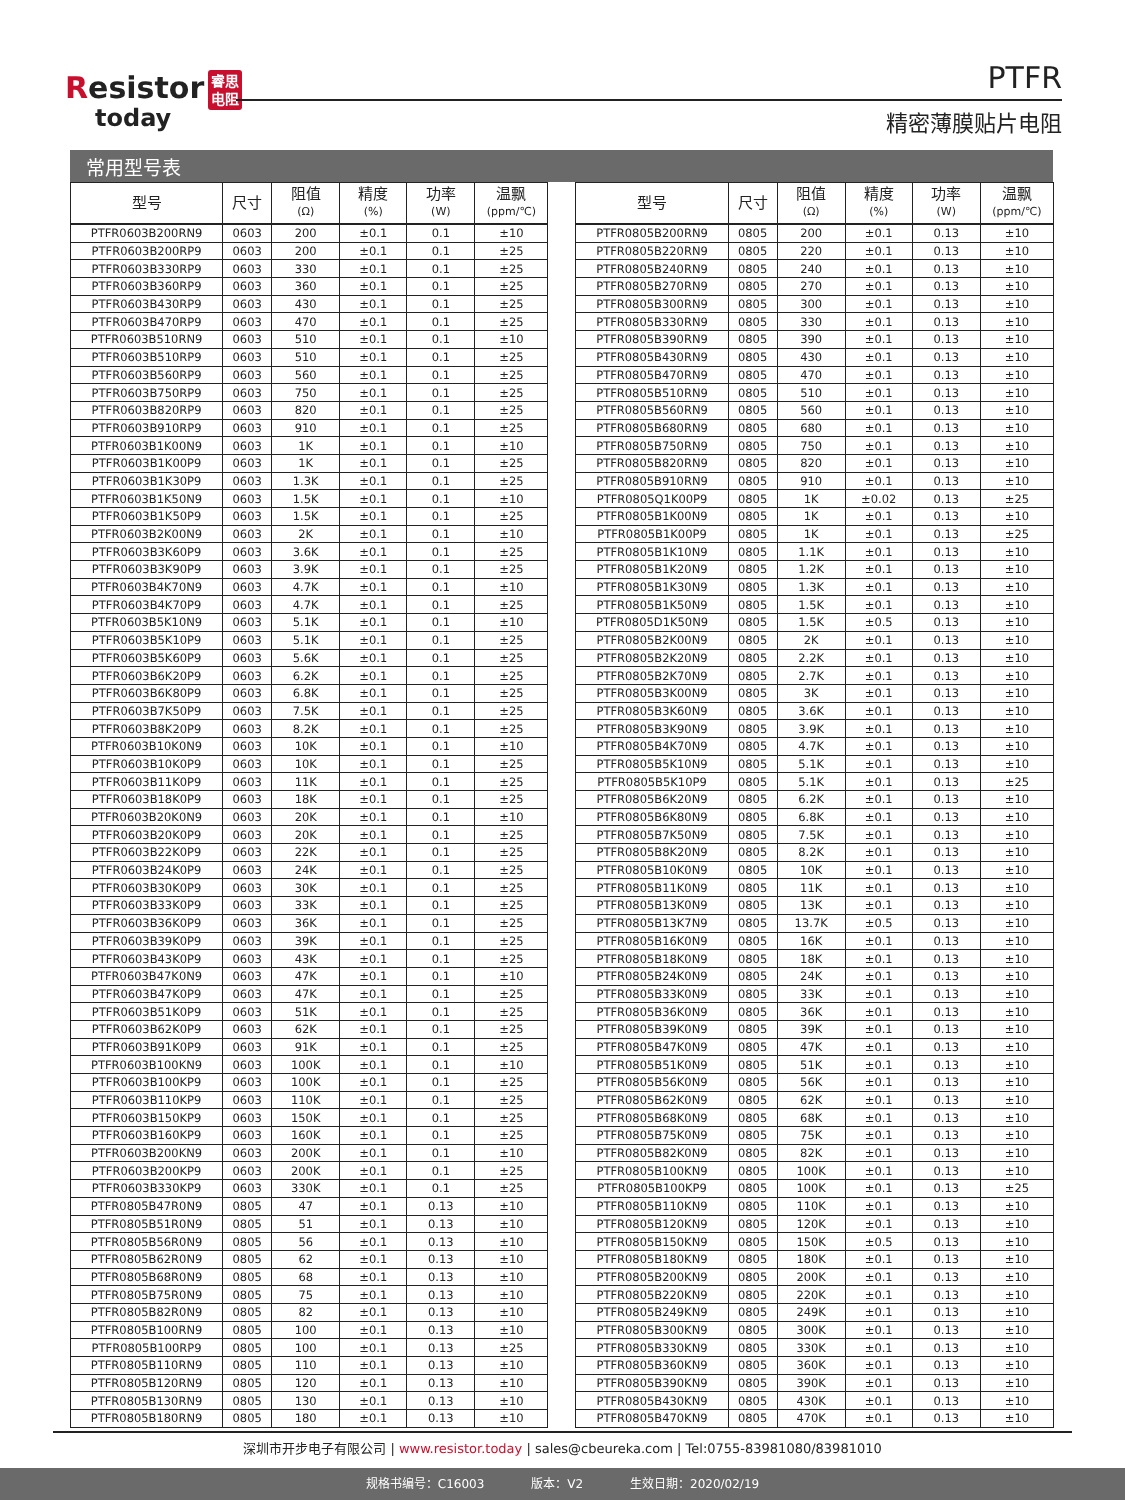Resistor 睿思
电阻
today
PTFR
精密薄膜贴片电阻
常用型号表
| 型号 | 尺寸 | 阻值 (Ω) | 精度 (%) | 功率 (W) | 温飘 (ppm/℃) | | 型号 | 尺寸 | 阻值 (Ω) | 精度 (%) | 功率 (W) | 温飘 (ppm/℃) |
| --- | --- | --- | --- | --- | --- | --- | --- | --- | --- | --- | --- | --- |
| PTFR0603B200RN9 | 0603 | 200 | ±0.1 | 0.1 | ±10 | | PTFR0805B200RN9 | 0805 | 200 | ±0.1 | 0.13 | ±10 |
| PTFR0603B200RP9 | 0603 | 200 | ±0.1 | 0.1 | ±25 | | PTFR0805B220RN9 | 0805 | 220 | ±0.1 | 0.13 | ±10 |
| PTFR0603B330RP9 | 0603 | 330 | ±0.1 | 0.1 | ±25 | | PTFR0805B240RN9 | 0805 | 240 | ±0.1 | 0.13 | ±10 |
| PTFR0603B360RP9 | 0603 | 360 | ±0.1 | 0.1 | ±25 | | PTFR0805B270RN9 | 0805 | 270 | ±0.1 | 0.13 | ±10 |
| PTFR0603B430RP9 | 0603 | 430 | ±0.1 | 0.1 | ±25 | | PTFR0805B300RN9 | 0805 | 300 | ±0.1 | 0.13 | ±10 |
| PTFR0603B470RP9 | 0603 | 470 | ±0.1 | 0.1 | ±25 | | PTFR0805B330RN9 | 0805 | 330 | ±0.1 | 0.13 | ±10 |
| PTFR0603B510RN9 | 0603 | 510 | ±0.1 | 0.1 | ±10 | | PTFR0805B390RN9 | 0805 | 390 | ±0.1 | 0.13 | ±10 |
| PTFR0603B510RP9 | 0603 | 510 | ±0.1 | 0.1 | ±25 | | PTFR0805B430RN9 | 0805 | 430 | ±0.1 | 0.13 | ±10 |
| PTFR0603B560RP9 | 0603 | 560 | ±0.1 | 0.1 | ±25 | | PTFR0805B470RN9 | 0805 | 470 | ±0.1 | 0.13 | ±10 |
| PTFR0603B750RP9 | 0603 | 750 | ±0.1 | 0.1 | ±25 | | PTFR0805B510RN9 | 0805 | 510 | ±0.1 | 0.13 | ±10 |
| PTFR0603B820RP9 | 0603 | 820 | ±0.1 | 0.1 | ±25 | | PTFR0805B560RN9 | 0805 | 560 | ±0.1 | 0.13 | ±10 |
| PTFR0603B910RP9 | 0603 | 910 | ±0.1 | 0.1 | ±25 | | PTFR0805B680RN9 | 0805 | 680 | ±0.1 | 0.13 | ±10 |
| PTFR0603B1K00N9 | 0603 | 1K | ±0.1 | 0.1 | ±10 | | PTFR0805B750RN9 | 0805 | 750 | ±0.1 | 0.13 | ±10 |
| PTFR0603B1K00P9 | 0603 | 1K | ±0.1 | 0.1 | ±25 | | PTFR0805B820RN9 | 0805 | 820 | ±0.1 | 0.13 | ±10 |
| PTFR0603B1K30P9 | 0603 | 1.3K | ±0.1 | 0.1 | ±25 | | PTFR0805B910RN9 | 0805 | 910 | ±0.1 | 0.13 | ±10 |
| PTFR0603B1K50N9 | 0603 | 1.5K | ±0.1 | 0.1 | ±10 | | PTFR0805Q1K00P9 | 0805 | 1K | ±0.02 | 0.13 | ±25 |
| PTFR0603B1K50P9 | 0603 | 1.5K | ±0.1 | 0.1 | ±25 | | PTFR0805B1K00N9 | 0805 | 1K | ±0.1 | 0.13 | ±10 |
| PTFR0603B2K00N9 | 0603 | 2K | ±0.1 | 0.1 | ±10 | | PTFR0805B1K00P9 | 0805 | 1K | ±0.1 | 0.13 | ±25 |
| PTFR0603B3K60P9 | 0603 | 3.6K | ±0.1 | 0.1 | ±25 | | PTFR0805B1K10N9 | 0805 | 1.1K | ±0.1 | 0.13 | ±10 |
| PTFR0603B3K90P9 | 0603 | 3.9K | ±0.1 | 0.1 | ±25 | | PTFR0805B1K20N9 | 0805 | 1.2K | ±0.1 | 0.13 | ±10 |
| PTFR0603B4K70N9 | 0603 | 4.7K | ±0.1 | 0.1 | ±10 | | PTFR0805B1K30N9 | 0805 | 1.3K | ±0.1 | 0.13 | ±10 |
| PTFR0603B4K70P9 | 0603 | 4.7K | ±0.1 | 0.1 | ±25 | | PTFR0805B1K50N9 | 0805 | 1.5K | ±0.1 | 0.13 | ±10 |
| PTFR0603B5K10N9 | 0603 | 5.1K | ±0.1 | 0.1 | ±10 | | PTFR0805D1K50N9 | 0805 | 1.5K | ±0.5 | 0.13 | ±10 |
| PTFR0603B5K10P9 | 0603 | 5.1K | ±0.1 | 0.1 | ±25 | | PTFR0805B2K00N9 | 0805 | 2K | ±0.1 | 0.13 | ±10 |
| PTFR0603B5K60P9 | 0603 | 5.6K | ±0.1 | 0.1 | ±25 | | PTFR0805B2K20N9 | 0805 | 2.2K | ±0.1 | 0.13 | ±10 |
| PTFR0603B6K20P9 | 0603 | 6.2K | ±0.1 | 0.1 | ±25 | | PTFR0805B2K70N9 | 0805 | 2.7K | ±0.1 | 0.13 | ±10 |
| PTFR0603B6K80P9 | 0603 | 6.8K | ±0.1 | 0.1 | ±25 | | PTFR0805B3K00N9 | 0805 | 3K | ±0.1 | 0.13 | ±10 |
| PTFR0603B7K50P9 | 0603 | 7.5K | ±0.1 | 0.1 | ±25 | | PTFR0805B3K60N9 | 0805 | 3.6K | ±0.1 | 0.13 | ±10 |
| PTFR0603B8K20P9 | 0603 | 8.2K | ±0.1 | 0.1 | ±25 | | PTFR0805B3K90N9 | 0805 | 3.9K | ±0.1 | 0.13 | ±10 |
| PTFR0603B10K0N9 | 0603 | 10K | ±0.1 | 0.1 | ±10 | | PTFR0805B4K70N9 | 0805 | 4.7K | ±0.1 | 0.13 | ±10 |
| PTFR0603B10K0P9 | 0603 | 10K | ±0.1 | 0.1 | ±25 | | PTFR0805B5K10N9 | 0805 | 5.1K | ±0.1 | 0.13 | ±10 |
| PTFR0603B11K0P9 | 0603 | 11K | ±0.1 | 0.1 | ±25 | | PTFR0805B5K10P9 | 0805 | 5.1K | ±0.1 | 0.13 | ±25 |
| PTFR0603B18K0P9 | 0603 | 18K | ±0.1 | 0.1 | ±25 | | PTFR0805B6K20N9 | 0805 | 6.2K | ±0.1 | 0.13 | ±10 |
| PTFR0603B20K0N9 | 0603 | 20K | ±0.1 | 0.1 | ±10 | | PTFR0805B6K80N9 | 0805 | 6.8K | ±0.1 | 0.13 | ±10 |
| PTFR0603B20K0P9 | 0603 | 20K | ±0.1 | 0.1 | ±25 | | PTFR0805B7K50N9 | 0805 | 7.5K | ±0.1 | 0.13 | ±10 |
| PTFR0603B22K0P9 | 0603 | 22K | ±0.1 | 0.1 | ±25 | | PTFR0805B8K20N9 | 0805 | 8.2K | ±0.1 | 0.13 | ±10 |
| PTFR0603B24K0P9 | 0603 | 24K | ±0.1 | 0.1 | ±25 | | PTFR0805B10K0N9 | 0805 | 10K | ±0.1 | 0.13 | ±10 |
| PTFR0603B30K0P9 | 0603 | 30K | ±0.1 | 0.1 | ±25 | | PTFR0805B11K0N9 | 0805 | 11K | ±0.1 | 0.13 | ±10 |
| PTFR0603B33K0P9 | 0603 | 33K | ±0.1 | 0.1 | ±25 | | PTFR0805B13K0N9 | 0805 | 13K | ±0.1 | 0.13 | ±10 |
| PTFR0603B36K0P9 | 0603 | 36K | ±0.1 | 0.1 | ±25 | | PTFR0805B13K7N9 | 0805 | 13.7K | ±0.5 | 0.13 | ±10 |
| PTFR0603B39K0P9 | 0603 | 39K | ±0.1 | 0.1 | ±25 | | PTFR0805B16K0N9 | 0805 | 16K | ±0.1 | 0.13 | ±10 |
| PTFR0603B43K0P9 | 0603 | 43K | ±0.1 | 0.1 | ±25 | | PTFR0805B18K0N9 | 0805 | 18K | ±0.1 | 0.13 | ±10 |
| PTFR0603B47K0N9 | 0603 | 47K | ±0.1 | 0.1 | ±10 | | PTFR0805B24K0N9 | 0805 | 24K | ±0.1 | 0.13 | ±10 |
| PTFR0603B47K0P9 | 0603 | 47K | ±0.1 | 0.1 | ±25 | | PTFR0805B33K0N9 | 0805 | 33K | ±0.1 | 0.13 | ±10 |
| PTFR0603B51K0P9 | 0603 | 51K | ±0.1 | 0.1 | ±25 | | PTFR0805B36K0N9 | 0805 | 36K | ±0.1 | 0.13 | ±10 |
| PTFR0603B62K0P9 | 0603 | 62K | ±0.1 | 0.1 | ±25 | | PTFR0805B39K0N9 | 0805 | 39K | ±0.1 | 0.13 | ±10 |
| PTFR0603B91K0P9 | 0603 | 91K | ±0.1 | 0.1 | ±25 | | PTFR0805B47K0N9 | 0805 | 47K | ±0.1 | 0.13 | ±10 |
| PTFR0603B100KN9 | 0603 | 100K | ±0.1 | 0.1 | ±10 | | PTFR0805B51K0N9 | 0805 | 51K | ±0.1 | 0.13 | ±10 |
| PTFR0603B100KP9 | 0603 | 100K | ±0.1 | 0.1 | ±25 | | PTFR0805B56K0N9 | 0805 | 56K | ±0.1 | 0.13 | ±10 |
| PTFR0603B110KP9 | 0603 | 110K | ±0.1 | 0.1 | ±25 | | PTFR0805B62K0N9 | 0805 | 62K | ±0.1 | 0.13 | ±10 |
| PTFR0603B150KP9 | 0603 | 150K | ±0.1 | 0.1 | ±25 | | PTFR0805B68K0N9 | 0805 | 68K | ±0.1 | 0.13 | ±10 |
| PTFR0603B160KP9 | 0603 | 160K | ±0.1 | 0.1 | ±25 | | PTFR0805B75K0N9 | 0805 | 75K | ±0.1 | 0.13 | ±10 |
| PTFR0603B200KN9 | 0603 | 200K | ±0.1 | 0.1 | ±10 | | PTFR0805B82K0N9 | 0805 | 82K | ±0.1 | 0.13 | ±10 |
| PTFR0603B200KP9 | 0603 | 200K | ±0.1 | 0.1 | ±25 | | PTFR0805B100KN9 | 0805 | 100K | ±0.1 | 0.13 | ±10 |
| PTFR0603B330KP9 | 0603 | 330K | ±0.1 | 0.1 | ±25 | | PTFR0805B100KP9 | 0805 | 100K | ±0.1 | 0.13 | ±25 |
| PTFR0805B47R0N9 | 0805 | 47 | ±0.1 | 0.13 | ±10 | | PTFR0805B110KN9 | 0805 | 110K | ±0.1 | 0.13 | ±10 |
| PTFR0805B51R0N9 | 0805 | 51 | ±0.1 | 0.13 | ±10 | | PTFR0805B120KN9 | 0805 | 120K | ±0.1 | 0.13 | ±10 |
| PTFR0805B56R0N9 | 0805 | 56 | ±0.1 | 0.13 | ±10 | | PTFR0805B150KN9 | 0805 | 150K | ±0.5 | 0.13 | ±10 |
| PTFR0805B62R0N9 | 0805 | 62 | ±0.1 | 0.13 | ±10 | | PTFR0805B180KN9 | 0805 | 180K | ±0.1 | 0.13 | ±10 |
| PTFR0805B68R0N9 | 0805 | 68 | ±0.1 | 0.13 | ±10 | | PTFR0805B200KN9 | 0805 | 200K | ±0.1 | 0.13 | ±10 |
| PTFR0805B75R0N9 | 0805 | 75 | ±0.1 | 0.13 | ±10 | | PTFR0805B220KN9 | 0805 | 220K | ±0.1 | 0.13 | ±10 |
| PTFR0805B82R0N9 | 0805 | 82 | ±0.1 | 0.13 | ±10 | | PTFR0805B249KN9 | 0805 | 249K | ±0.1 | 0.13 | ±10 |
| PTFR0805B100RN9 | 0805 | 100 | ±0.1 | 0.13 | ±10 | | PTFR0805B300KN9 | 0805 | 300K | ±0.1 | 0.13 | ±10 |
| PTFR0805B100RP9 | 0805 | 100 | ±0.1 | 0.13 | ±25 | | PTFR0805B330KN9 | 0805 | 330K | ±0.1 | 0.13 | ±10 |
| PTFR0805B110RN9 | 0805 | 110 | ±0.1 | 0.13 | ±10 | | PTFR0805B360KN9 | 0805 | 360K | ±0.1 | 0.13 | ±10 |
| PTFR0805B120RN9 | 0805 | 120 | ±0.1 | 0.13 | ±10 | | PTFR0805B390KN9 | 0805 | 390K | ±0.1 | 0.13 | ±10 |
| PTFR0805B130RN9 | 0805 | 130 | ±0.1 | 0.13 | ±10 | | PTFR0805B430KN9 | 0805 | 430K | ±0.1 | 0.13 | ±10 |
| PTFR0805B180RN9 | 0805 | 180 | ±0.1 | 0.13 | ±10 | | PTFR0805B470KN9 | 0805 | 470K | ±0.1 | 0.13 | ±10 |
深圳市开步电子有限公司 | www.resistor.today | sales@cbeureka.com | Tel:0755-83981080/83981010
规格书编号：C16003 版本：V2 生效日期：2020/02/19